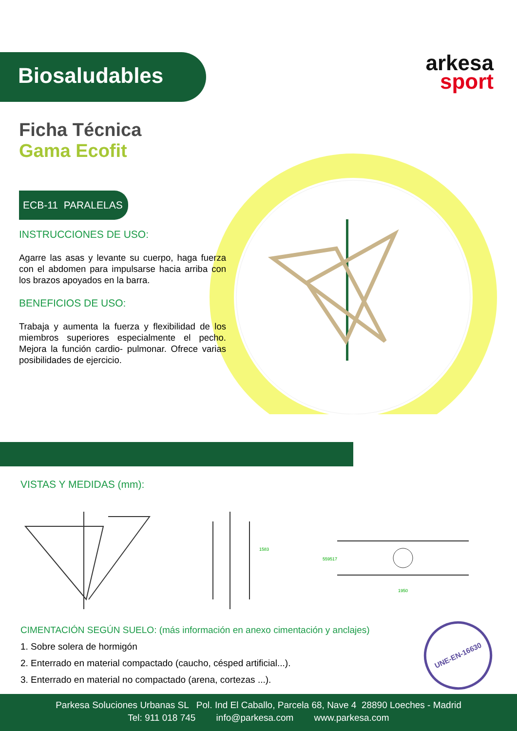Biosaludables
arkesa
sport
Ficha Técnica
Gama Ecofit
ECB-11 PARALELAS
INSTRUCCIONES DE USO:
Agarre las asas y levante su cuerpo, haga fuerza con el abdomen para impulsarse hacia arriba con los brazos apoyados en la barra.
BENEFICIOS DE USO:
Trabaja y aumenta la fuerza y flexibilidad de los miembros superiores especialmente el pecho. Mejora la función cardio- pulmonar. Ofrece varias posibilidades de ejercicio.
VISTAS Y MEDIDAS (mm):
1583
1950
559
517
CIMENTACIÓN SEGÚN SUELO: (más información en anexo cimentación y anclajes)
1. Sobre solera de hormigón
2. Enterrado en material compactado (caucho, césped artificial...).
3. Enterrado en material no compactado (arena, cortezas ...).
UNE-EN-16630
Parkesa Soluciones Urbanas SL Pol. Ind El Caballo, Parcela 68, Nave 4 28890 Loeches - Madrid
Tel: 911 018 745 info@parkesa.com www.parkesa.com